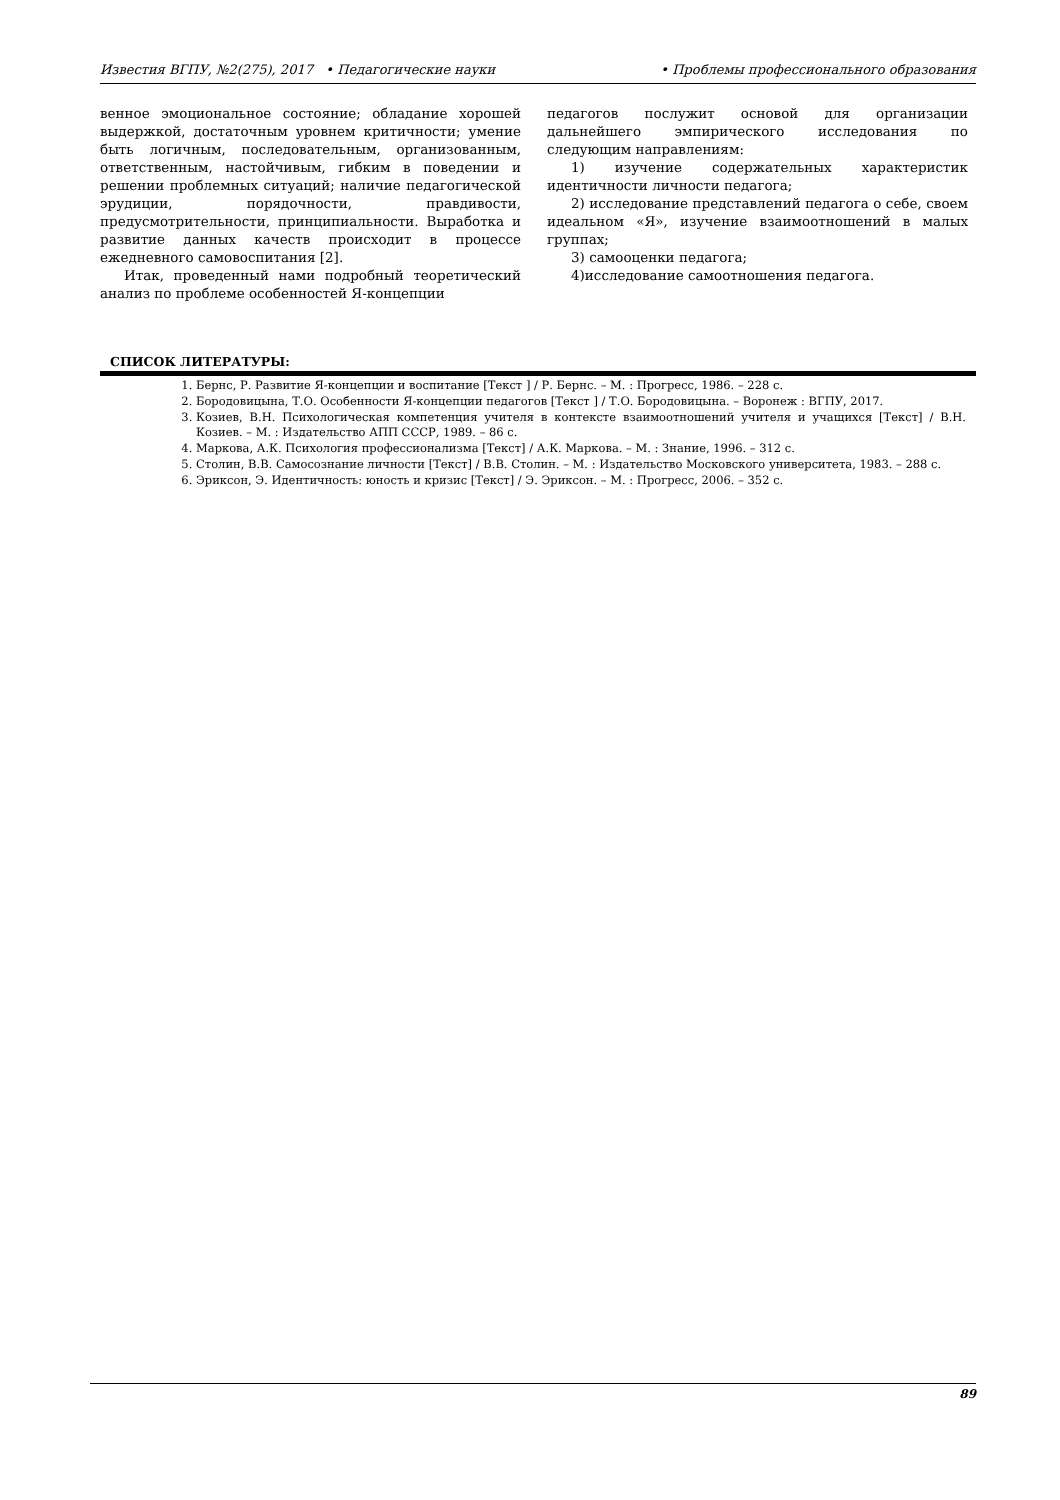Известия ВГПУ, №2(275), 2017 • Педагогические науки • Проблемы профессионального образования
венное эмоциональное состояние; обладание хорошей выдержкой, достаточным уровнем критичности; умение быть логичным, последовательным, организованным, ответственным, настойчивым, гибким в поведении и решении проблемных ситуаций; наличие педагогической эрудиции, порядочности, правдивости, предусмотрительности, принципиальности. Выработка и развитие данных качеств происходит в процессе ежедневного самовоспитания [2].
Итак, проведенный нами подробный теоретический анализ по проблеме особенностей Я-концепции
педагогов послужит основой для организации дальнейшего эмпирического исследования по следующим направлениям:
1) изучение содержательных характеристик идентичности личности педагога;
2) исследование представлений педагога о себе, своем идеальном «Я», изучение взаимоотношений в малых группах;
3) самооценки педагога;
4)исследование самоотношения педагога.
СПИСОК ЛИТЕРАТУРЫ:
1. Бернс, Р. Развитие Я-концепции и воспитание [Текст ] / Р. Бернс. – М. : Прогресс, 1986. – 228 с.
2. Бородовицына, Т.О. Особенности Я-концепции педагогов [Текст ] / Т.О. Бородовицына. – Воронеж : ВГПУ, 2017.
3. Козиев, В.Н. Психологическая компетенция учителя в контексте взаимоотношений учителя и учащихся [Текст] / В.Н. Козиев. – М. : Издательство АПП СССР, 1989. – 86 с.
4. Маркова, А.К. Психология профессионализма [Текст] / А.К. Маркова. – М. : Знание, 1996. – 312 с.
5. Столин, В.В. Самосознание личности [Текст] / В.В. Столин. – М. : Издательство Московского университета, 1983. – 288 с.
6. Эриксон, Э. Идентичность: юность и кризис [Текст] / Э. Эриксон. – М. : Прогресс, 2006. – 352 с.
89